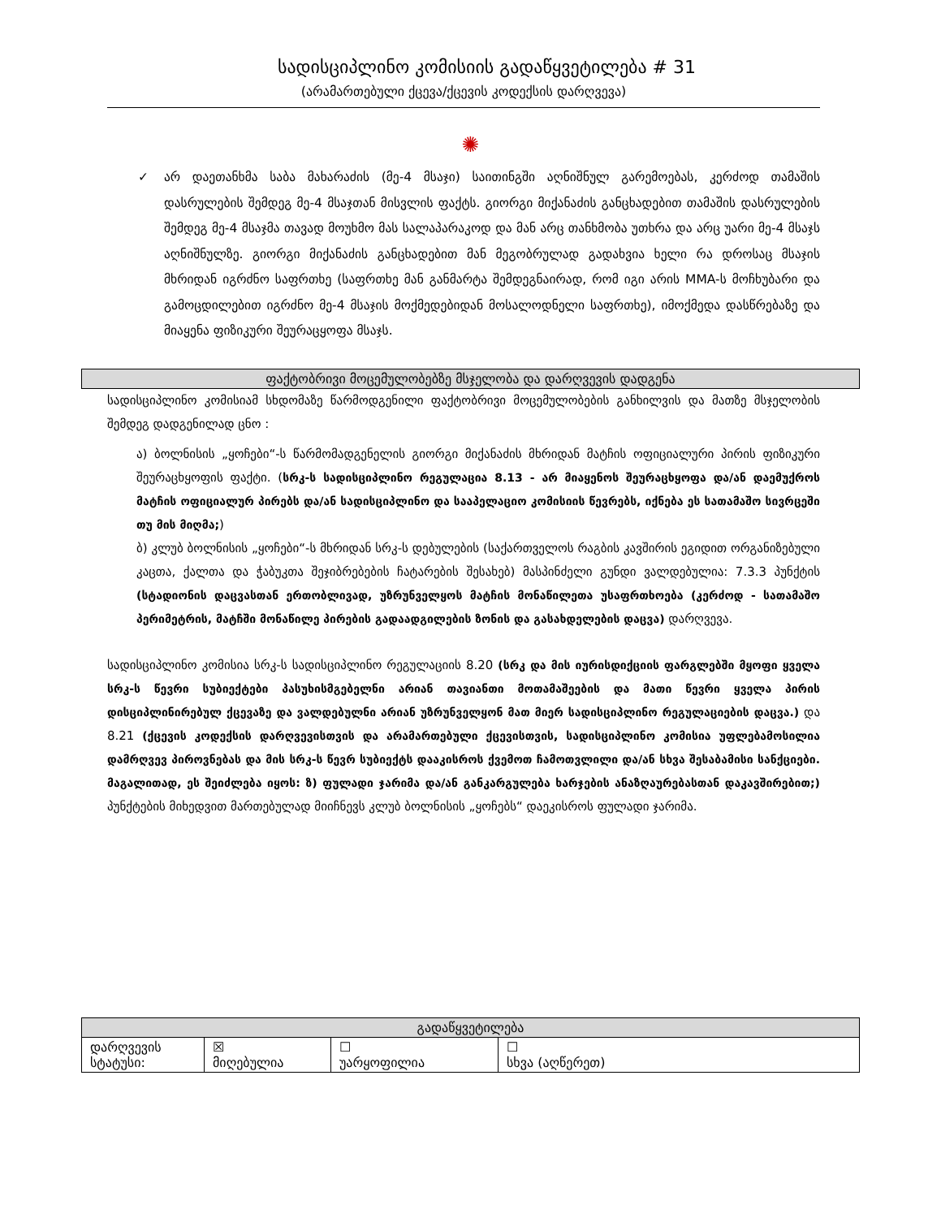სადისციპლინო კომისიის გადაწყვეტილება # 31
(არამართებული ქცევა/ქცევის კოდექსის დარღვევა)
✺
✓ არ დაეთანხმა საბა მახარაძის (მე-4 მსაჯი) საითინგში აღნიშნულ გარემოებას, კერძოდ თამაშის დასრულების შემდეგ მე-4 მსაჯთან მისვლის ფაქტს. გიორგი მიქანაძის განცხადებით თამაშის დასრულების შემდეგ მე-4 მსაჯმა თავად მოუხმო მას სალაპარაკოდ და მან არც თანხმობა უთხრა და არც უარი მე-4 მსაჯს აღნიშნულზე. გიორგი მიქანაძის განცხადებით მან მეგობრულად გადახვია ხელი რა დროსაც მსაჯის მხრიდან იგრძნო საფრთხე (საფრთხე მან განმარტა შემდეგნაირად, რომ იგი არის MMA-ს მოჩხუბარი და გამოცდილებით იგრძნო მე-4 მსაჯის მოქმედებიდან მოსალოდნელი საფრთხე), იმოქმედა დასწრებაზე და მიაყენა ფიზიკური შეურაცყოფა მსაჯს.
ფაქტობრივი მოცემულობებზე მსჯელობა და დარღვევის დადგენა
სადისციპლინო კომისიამ სხდომაზე წარმოდგენილი ფაქტობრივი მოცემულობების განხილვის და მათზე მსჯელობის შემდეგ დადგენილად ცნო :
ა) ბოლნისის „ყოჩები“-ს წარმომადგენელის გიორგი მიქანაძის მხრიდან მატჩის ოფიციალური პირის ფიზიკური შეურაცხყოფის ფაქტი. (სრკ-ს სადისციპლინო რეგულაცია 8.13 - არ მიაყენოს შეურაცხყოფა და/ან დაემუქროს მატჩის ოფიციალურ პირებს და/ან სადისციპლინო და სააპელაციო კომისიის წევრებს, იქნება ეს სათამაშო სივრცეში თუ მის მიღმა;)
ბ) კლუბ ბოლნისის „ყოჩები“-ს მხრიდან სრკ-ს დებულების (საქართველოს რაგბის კავშირის ეგიდით ორგანიზებული კაცთა, ქალთა და ჭაბუკთა შეჯიბრებების ჩატარების შესახებ) მასპინძელი გუნდი ვალდებულია: 7.3.3 პუნქტის (სტადიონის დაცვასთან ერთობლივად, უზრუნველყოს მატჩის მონაწილეთა უსაფრთხოება (კერძოდ - სათამაშო პერიმეტრის, მატჩში მონაწილე პირების გადაადგილების ზონის და გასახდელების დაცვა) დარღვევა.
სადისციპლინო კომისია სრკ-ს სადისციპლინო რეგულაციის 8.20 (სრკ და მის იურისდიქციის ფარგლებში მყოფი ყველა სრკ-ს წევრი სუბიექტები პასუხისმგებელნი არიან თავიანთი მოთამაშეების და მათი წევრი ყველა პირის დისციპლინირებულ ქცევაზე და ვალდებულნი არიან უზრუნველყონ მათ მიერ სადისციპლინო რეგულაციების დაცვა.) და 8.21 (ქცევის კოდექსის დარღვევისთვის და არამართებული ქცევისთვის, სადისციპლინო კომისია უფლებამოსილია დამრღვევ პიროვნებას და მის სრკ-ს წევრ სუბიექტს დააკისროს ქვემოთ ჩამოთვლილი და/ან სხვა შესაბამისი სანქციები. მაგალითად, ეს შეიძლება იყოს: ზ) ფულადი ჯარიმა და/ან განკარგულება ხარჯების ანაზღაურებასთან დაკავშირებით;) პუნქტების მიხედვით მართებულად მიიჩნევს კლუბ ბოლნისის „ყოჩებს“ დაეკისროს ფულადი ჯარიმა.
| გადაწყვეტილება | | | |
| --- | --- | --- | --- |
| დარღვევის სტატუსი: | ☒ მიღებულია | ☐ უარყოფილია | ☐ სხვა (აღწერეთ) |